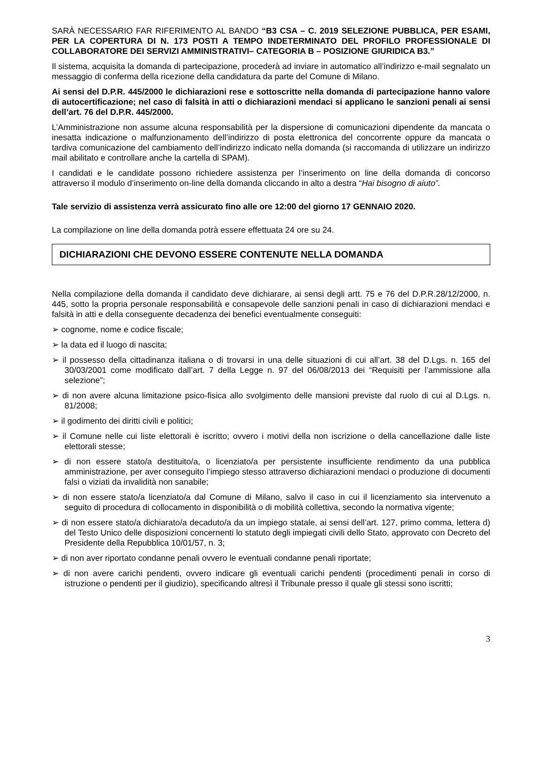SARÀ NECESSARIO FAR RIFERIMENTO AL BANDO “B3 CSA – C. 2019 SELEZIONE PUBBLICA, PER ESAMI, PER LA COPERTURA DI N. 173 POSTI A TEMPO INDETERMINATO DEL PROFILO PROFESSIONALE DI COLLABORATORE DEI SERVIZI AMMINISTRATIVI– CATEGORIA B – POSIZIONE GIURIDICA B3.”
Il sistema, acquisita la domanda di partecipazione, procederà ad inviare in automatico all’indirizzo e-mail segnalato un messaggio di conferma della ricezione della candidatura da parte del Comune di Milano.
Ai sensi del D.P.R. 445/2000 le dichiarazioni rese e sottoscritte nella domanda di partecipazione hanno valore di autocertificazione; nel caso di falsità in atti o dichiarazioni mendaci si applicano le sanzioni penali ai sensi dell’art. 76 del D.P.R. 445/2000.
L’Amministrazione non assume alcuna responsabilità per la dispersione di comunicazioni dipendente da mancata o inesatta indicazione o malfunzionamento dell’indirizzo di posta elettronica del concorrente oppure da mancata o tardiva comunicazione del cambiamento dell’indirizzo indicato nella domanda (si raccomanda di utilizzare un indirizzo mail abilitato e controllare anche la cartella di SPAM).
I candidati e le candidate possono richiedere assistenza per l’inserimento on line della domanda di concorso attraverso il modulo d’inserimento on-line della domanda cliccando in alto a destra “Hai bisogno di aiuto”.
Tale servizio di assistenza verrà assicurato fino alle ore 12:00 del giorno 17 GENNAIO 2020.
La compilazione on line della domanda potrà essere effettuata 24 ore su 24.
DICHIARAZIONI CHE DEVONO ESSERE CONTENUTE NELLA DOMANDA
Nella compilazione della domanda il candidato deve dichiarare, ai sensi degli artt. 75 e 76 del D.P.R.28/12/2000, n. 445, sotto la propria personale responsabilità e consapevole delle sanzioni penali in caso di dichiarazioni mendaci e falsità in atti e della conseguente decadenza dei benefici eventualmente conseguiti:
➢ cognome, nome e codice fiscale;
➢ la data ed il luogo di nascita;
➢ il possesso della cittadinanza italiana o di trovarsi in una delle situazioni di cui all’art. 38 del D.Lgs. n. 165 del 30/03/2001 come modificato dall’art. 7 della Legge n. 97 del 06/08/2013 dei “Requisiti per l’ammissione alla selezione”;
➢ di non avere alcuna limitazione psico-fisica allo svolgimento delle mansioni previste dal ruolo di cui al D.Lgs. n. 81/2008;
➢ il godimento dei diritti civili e politici;
➢ il Comune nelle cui liste elettorali è iscritto; ovvero i motivi della non iscrizione o della cancellazione dalle liste elettorali stesse;
➢ di non essere stato/a destituito/a, o licenziato/a per persistente insufficiente rendimento da una pubblica amministrazione, per aver conseguito l’impiego stesso attraverso dichiarazioni mendaci o produzione di documenti falsi o viziati da invalidità non sanabile;
➢ di non essere stato/a licenziato/a dal Comune di Milano, salvo il caso in cui il licenziamento sia intervenuto a seguito di procedura di collocamento in disponibilità o di mobilità collettiva, secondo la normativa vigente;
➢ di non essere stato/a dichiarato/a decaduto/a da un impiego statale, ai sensi dell’art. 127, primo comma, lettera d) del Testo Unico delle disposizioni concernenti lo statuto degli impiegati civili dello Stato, approvato con Decreto del Presidente della Repubblica 10/01/57, n. 3;
➢ di non aver riportato condanne penali ovvero le eventuali condanne penali riportate;
➢ di non avere carichi pendenti, ovvero indicare gli eventuali carichi pendenti (procedimenti penali in corso di istruzione o pendenti per il giudizio), specificando altresì il Tribunale presso il quale gli stessi sono iscritti;
3